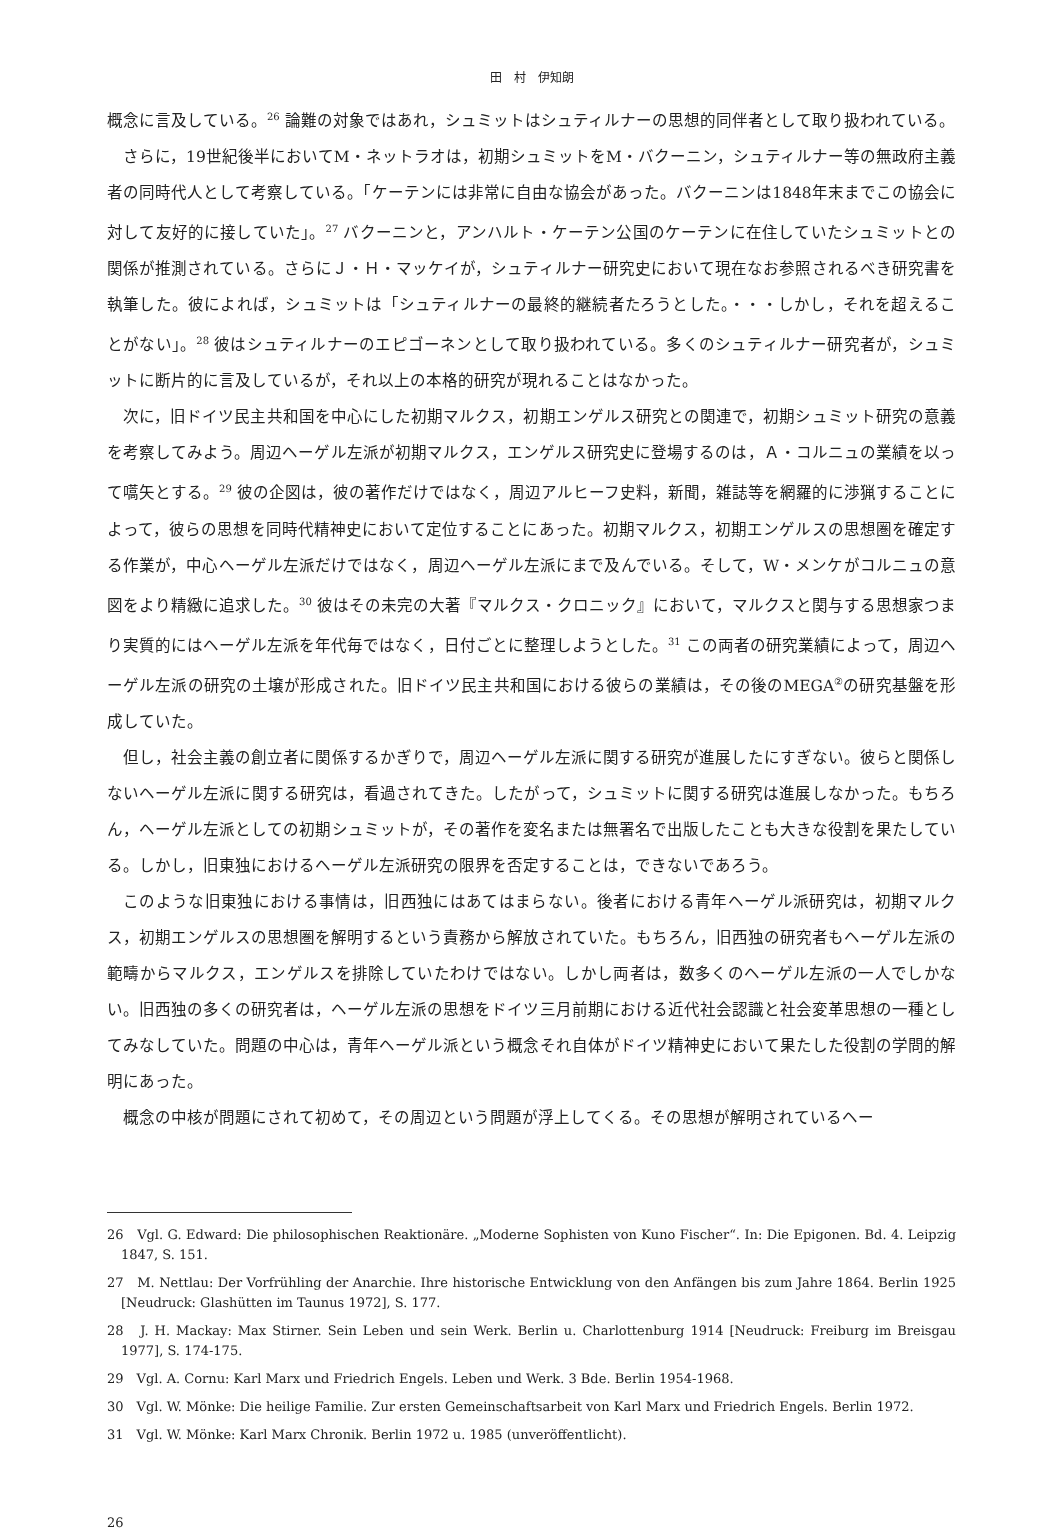田　村　伊知朗
概念に言及している。<sup>26</sup> 論難の対象ではあれ，シュミットはシュティルナーの思想的同伴者として取り扱われている。
さらに，19世紀後半においてM・ネットラオは，初期シュミットをM・バクーニン，シュティルナー等の無政府主義者の同時代人として考察している。「ケーテンには非常に自由な協会があった。バクーニンは1848年末までこの協会に対して友好的に接していた」。<sup>27</sup> バクーニンと，アンハルト・ケーテン公国のケーテンに在住していたシュミットとの関係が推測されている。さらにＪ・Ｈ・マッケイが，シュティルナー研究史において現在なお参照されるべき研究書を執筆した。彼によれば，シュミットは「シュティルナーの最終的継続者たろうとした。・・・しかし，それを超えることがない」。<sup>28</sup> 彼はシュティルナーのエピゴーネンとして取り扱われている。多くのシュティルナー研究者が，シュミットに断片的に言及しているが，それ以上の本格的研究が現れることはなかった。
次に，旧ドイツ民主共和国を中心にした初期マルクス，初期エンゲルス研究との関連で，初期シュミット研究の意義を考察してみよう。周辺ヘーゲル左派が初期マルクス，エンゲルス研究史に登場するのは，Ａ・コルニュの業績を以って嚆矢とする。<sup>29</sup> 彼の企図は，彼の著作だけではなく，周辺アルヒーフ史料，新聞，雑誌等を網羅的に渉猟することによって，彼らの思想を同時代精神史において定位することにあった。初期マルクス，初期エンゲルスの思想圏を確定する作業が，中心ヘーゲル左派だけではなく，周辺ヘーゲル左派にまで及んでいる。そして，W・メンケがコルニュの意図をより精緻に追求した。<sup>30</sup> 彼はその未完の大著『マルクス・クロニック』において，マルクスと関与する思想家つまり実質的にはヘーゲル左派を年代毎ではなく，日付ごとに整理しようとした。<sup>31</sup> この両者の研究業績によって，周辺ヘーゲル左派の研究の土壌が形成された。旧ドイツ民主共和国における彼らの業績は，その後のMEGA<sup>②</sup>の研究基盤を形成していた。
但し，社会主義の創立者に関係するかぎりで，周辺ヘーゲル左派に関する研究が進展したにすぎない。彼らと関係しないヘーゲル左派に関する研究は，看過されてきた。したがって，シュミットに関する研究は進展しなかった。もちろん，ヘーゲル左派としての初期シュミットが，その著作を変名または無署名で出版したことも大きな役割を果たしている。しかし，旧東独におけるヘーゲル左派研究の限界を否定することは，できないであろう。
このような旧東独における事情は，旧西独にはあてはまらない。後者における青年ヘーゲル派研究は，初期マルクス，初期エンゲルスの思想圏を解明するという責務から解放されていた。もちろん，旧西独の研究者もヘーゲル左派の範疇からマルクス，エンゲルスを排除していたわけではない。しかし両者は，数多くのヘーゲル左派の一人でしかない。旧西独の多くの研究者は，ヘーゲル左派の思想をドイツ三月前期における近代社会認識と社会変革思想の一種としてみなしていた。問題の中心は，青年ヘーゲル派という概念それ自体がドイツ精神史において果たした役割の学問的解明にあった。
概念の中核が問題にされて初めて，その周辺という問題が浮上してくる。その思想が解明されているヘー
26　Vgl. G. Edward: Die philosophischen Reaktionäre. „Moderne Sophisten von Kuno Fischer“. In: Die Epigonen. Bd. 4. Leipzig 1847, S. 151.
27　M. Nettlau: Der Vorfrühling der Anarchie. Ihre historische Entwicklung von den Anfängen bis zum Jahre 1864. Berlin 1925 [Neudruck: Glashütten im Taunus 1972], S. 177.
28　J. H. Mackay: Max Stirner. Sein Leben und sein Werk. Berlin u. Charlottenburg 1914 [Neudruck: Freiburg im Breisgau 1977], S. 174-175.
29　Vgl. A. Cornu: Karl Marx und Friedrich Engels. Leben und Werk. 3 Bde. Berlin 1954-1968.
30　Vgl. W. Mönke: Die heilige Familie. Zur ersten Gemeinschaftsarbeit von Karl Marx und Friedrich Engels. Berlin 1972.
31　Vgl. W. Mönke: Karl Marx Chronik. Berlin 1972 u. 1985 (unveröffentlicht).
26